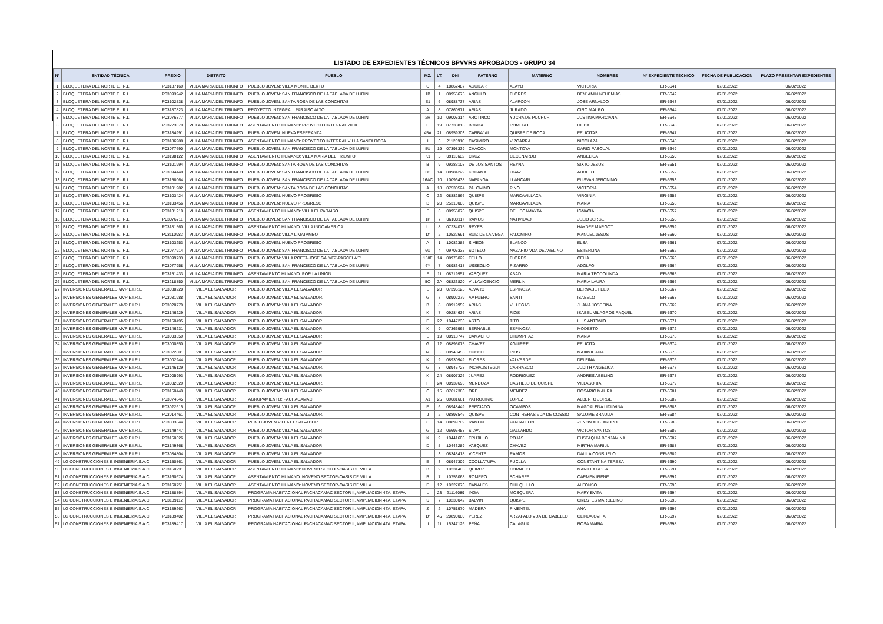LISTADO DE EXPEDIENTES TÉCNICOS BPVVRS APROBADOS - GRUPO 34
| N° | ENTIDAD TÉCNICA | PREDIO | DISTRITO | PUEBLO | MZ. | LT. | DNI | PATERNO | MATERNO | NOMBRES | N° EXPEDIENTE TÉCNICO | FECHA DE PUBLICACION | PLAZO PRESENTAR EXPEDIENTES |
| --- | --- | --- | --- | --- | --- | --- | --- | --- | --- | --- | --- | --- | --- |
| 1 | BLOQUETERA DEL NORTE E.I.R.L. | P03137169 | VILLA MARIA DEL TRIUNFO | PUEBLO JOVEN: VILLA MONTE BEKTU | C | 4 | 18862487 | AGUILAR | ALAYO | VICTORIA | ER-5641 | 07/01/2022 | 06/02/2022 |
| 2 | BLOQUETERA DEL NORTE E.I.R.L. | P03093942 | VILLA MARIA DEL TRIUNFO | PUEBLO JOVEN: SAN FRANCISCO DE LA TABLADA DE LURIN | 1B | 1 | 08955675 | ANGULO | FLORES | BENJAMIN NEHEMIAS | ER-5642 | 07/01/2022 | 06/02/2022 |
| 3 | BLOQUETERA DEL NORTE E.I.R.L. | P03102538 | VILLA MARIA DEL TRIUNFO | PUEBLO JOVEN: SANTA ROSA DE LAS CONCHITAS | E1 | 6 | 08988737 | ARIAS | ALARCON | JOSE ARNALDO | ER-5643 | 07/01/2022 | 06/02/2022 |
| 4 | BLOQUETERA DEL NORTE E.I.R.L. | P03187823 | VILLA MARIA DEL TRIUNFO | PROYECTO INTEGRAL: PARAISO ALTO | A | 8 | 07860971 | ARIAS | JURADO | CIRO MAURO | ER-5644 | 07/01/2022 | 06/02/2022 |
| 5 | BLOQUETERA DEL NORTE E.I.R.L. | P03076877 | VILLA MARIA DEL TRIUNFO | PUEBLO JOVEN: SAN FRANCISCO DE LA TABLADA DE LURIN | 2R | 10 | 09005314 | AROTINCO | YUCRA DE PUCHURI | JUSTINA MARCIANA | ER-5645 | 07/01/2022 | 06/02/2022 |
| 6 | BLOQUETERA DEL NORTE E.I.R.L. | P03223079 | VILLA MARIA DEL TRIUNFO | ASENTAMIENTO HUMANO: PROYECTO INTEGRAL 2000 | E | 19 | 07738813 | BORDA | ROMERO | HILDA | ER-5646 | 07/01/2022 | 06/02/2022 |
| 7 | BLOQUETERA DEL NORTE E.I.R.L. | P03184991 | VILLA MARIA DEL TRIUNFO | PUEBLO JOVEN: NUEVA ESPERANZA | 45A | 21 | 08959303 | CARBAJAL | QUISPE DE ROCA | FELICITAS | ER-5647 | 07/01/2022 | 06/02/2022 |
| 8 | BLOQUETERA DEL NORTE E.I.R.L. | P03186988 | VILLA MARIA DEL TRIUNFO | ASENTAMIENTO HUMANO: PROYECTO INTEGRAL VILLA SANTA ROSA | I | 3 | 21126910 | CASIMIRO | VIZCARRA | NICOLAZA | ER-5648 | 07/01/2022 | 06/02/2022 |
| 9 | BLOQUETERA DEL NORTE E.I.R.L. | P03077690 | VILLA MARIA DEL TRIUNFO | PUEBLO JOVEN: SAN FRANCISCO DE LA TABLADA DE LURIN | 5U | 19 | 07398339 | CHACON | MONTOYA | DARIO PASCUAL | ER-5649 | 07/01/2022 | 06/02/2022 |
| 10 | BLOQUETERA DEL NORTE E.I.R.L. | P03198122 | VILLA MARIA DEL TRIUNFO | ASENTAMIENTO HUMANO: VILLA MARIA DEL TRIUNFO | K1 | 5 | 09110682 | CRUZ | CECENARDO | ANGELICA | ER-5650 | 07/01/2022 | 06/02/2022 |
| 11 | BLOQUETERA DEL NORTE E.I.R.L. | P03101994 | VILLA MARIA DEL TRIUNFO | PUEBLO JOVEN: SANTA ROSA DE LAS CONCHITAS | B | 9 | 09283103 | DE LOS SANTOS | REYNA | SIXTO JESUS | ER-5651 | 07/01/2022 | 06/02/2022 |
| 12 | BLOQUETERA DEL NORTE E.I.R.L. | P03094448 | VILLA MARIA DEL TRIUNFO | PUEBLO JOVEN: SAN FRANCISCO DE LA TABLADA DE LURIN | 3C | 14 | 08984229 | KOHAMA | UGAZ | ADOLFO | ER-5652 | 07/01/2022 | 06/02/2022 |
| 13 | BLOQUETERA DEL NORTE E.I.R.L. | P03158064 | VILLA MARIA DEL TRIUNFO | PUEBLO JOVEN: SAN FRANCISCO DE LA TABLADA DE LURIN | 16AC | 10 | 10096438 | NAPANGA | LLANCARI | ELISVAN JERONIMO | ER-5653 | 07/01/2022 | 06/02/2022 |
| 14 | BLOQUETERA DEL NORTE E.I.R.L. | P03101982 | VILLA MARIA DEL TRIUNFO | PUEBLO JOVEN: SANTA ROSA DE LAS CONCHITAS | A | 18 | 07530524 | PALOMINO | PINO | VICTORIA | ER-5654 | 07/01/2022 | 06/02/2022 |
| 15 | BLOQUETERA DEL NORTE E.I.R.L. | P03103424 | VILLA MARIA DEL TRIUNFO | PUEBLO JOVEN: NUEVO PROGRESO | C | 32 | 08882566 | QUISPE | MARCAVILLACA | VIRGINIA | ER-5655 | 07/01/2022 | 06/02/2022 |
| 16 | BLOQUETERA DEL NORTE E.I.R.L. | P03103456 | VILLA MARIA DEL TRIUNFO | PUEBLO JOVEN: NUEVO PROGRESO | D | 20 | 25310006 | QUISPE | MARCAVILLACA | MARIA | ER-5656 | 07/01/2022 | 06/02/2022 |
| 17 | BLOQUETERA DEL NORTE E.I.R.L. | P03131210 | VILLA MARIA DEL TRIUNFO | ASENTAMIENTO HUMANO: VILLA EL PARAISO | F | 6 | 08955076 | QUISPE | DE USCAMAYTA | IGNACIA | ER-5657 | 07/01/2022 | 06/02/2022 |
| 18 | BLOQUETERA DEL NORTE E.I.R.L. | P03076711 | VILLA MARIA DEL TRIUNFO | PUEBLO JOVEN: SAN FRANCISCO DE LA TABLADA DE LURIN | 1P | 7 | 06108117 | RAMOS | NATIVIDAD | JULIO JORGE | ER-5658 | 07/01/2022 | 06/02/2022 |
| 19 | BLOQUETERA DEL NORTE E.I.R.L. | P03181560 | VILLA MARIA DEL TRIUNFO | ASENTAMIENTO HUMANO: VILLA INDOAMERICA | U | 8 | 07234075 | REYES | | HAYDEE MARGOT | ER-5659 | 07/01/2022 | 06/02/2022 |
| 20 | BLOQUETERA DEL NORTE E.I.R.L. | P03110982 | VILLA MARIA DEL TRIUNFO | PUEBLO JOVEN: VILLA LIMATAMBO | D' | 2 | 10522691 | RUIZ DE LA VEGA | PALOMINO | MANUEL JESUS | ER-5660 | 07/01/2022 | 06/02/2022 |
| 21 | BLOQUETERA DEL NORTE E.I.R.L. | P03103253 | VILLA MARIA DEL TRIUNFO | PUEBLO JOVEN: NUEVO PROGRESO | A | 1 | 10082385 | SIMEON | BLANCO | ELSA | ER-5661 | 07/01/2022 | 06/02/2022 |
| 22 | BLOQUETERA DEL NORTE E.I.R.L. | P03077914 | VILLA MARIA DEL TRIUNFO | PUEBLO JOVEN: SAN FRANCISCO DE LA TABLADA DE LURIN | 6U | 4 | 09705335 | SOTELO | NAZARIO VDA DE AVELINO | ESTERLINA | ER-5662 | 07/01/2022 | 06/02/2022 |
| 23 | BLOQUETERA DEL NORTE E.I.R.L. | P03099733 | VILLA MARIA DEL TRIUNFO | PUEBLO JOVEN: VILLA POETA JOSE GALVEZ-PARCELA'B' | 158F | 14 | 08976029 | TELLO | FLORES | CELIA | ER-5663 | 07/01/2022 | 06/02/2022 |
| 24 | BLOQUETERA DEL NORTE E.I.R.L. | P03077958 | VILLA MARIA DEL TRIUNFO | PUEBLO JOVEN: SAN FRANCISCO DE LA TABLADA DE LURIN | 6Y | 7 | 08983418 | USSEGLIO | PIZARRO | ADOLFO | ER-5664 | 07/01/2022 | 06/02/2022 |
| 25 | BLOQUETERA DEL NORTE E.I.R.L. | P03151433 | VILLA MARIA DEL TRIUNFO | ASENTAMIENTO HUMANO: POR LA UNION | F | 11 | 08719957 | VASQUEZ | ABAD | MARIA TEODOLINDA | ER-5665 | 07/01/2022 | 06/02/2022 |
| 26 | BLOQUETERA DEL NORTE E.I.R.L. | P03218850 | VILLA MARIA DEL TRIUNFO | PUEBLO JOVEN: SAN FRANCISCO DE LA TABLADA DE LURIN | 5O | 2A | 08823820 | VILLAVICENCIO | MERLIN | MARIA LAURA | ER-5666 | 07/01/2022 | 06/02/2022 |
| 27 | INVERSIONES GENERALES MVP E.I.R.L. | P03030220 | VILLA EL SALVADOR | PUEBLO JOVEN: VILLA EL SALVADOR | L | 20 | 07395125 | ALVARO | ESPINOZA | BERNABE FELIX | ER-5667 | 07/01/2022 | 06/02/2022 |
| 28 | INVERSIONES GENERALES MVP E.I.R.L. | P03081988 | VILLA EL SALVADOR | PUEBLO JOVEN: VILLA EL SALVADOR. | G | 7 | 08902279 | AMPUERO | SANTI | ISABELO | ER-5668 | 07/01/2022 | 06/02/2022 |
| 29 | INVERSIONES GENERALES MVP E.I.R.L. | P03020779 | VILLA EL SALVADOR | PUEBLO JOVEN: VILLA EL SALVADOR | B | 8 | 08919959 | ARIAS | VILLEGAS | JUANA JOSEFINA | ER-5669 | 07/01/2022 | 06/02/2022 |
| 30 | INVERSIONES GENERALES MVP E.I.R.L. | P03146229 | VILLA EL SALVADOR | PUEBLO JOVEN: VILLA EL SALVADOR | K | 7 | 09284636 | ARIAS | RIOS | ISABEL MILAGROS RAQUEL | ER-5670 | 07/01/2022 | 06/02/2022 |
| 31 | INVERSIONES GENERALES MVP E.I.R.L. | P03150495 | VILLA EL SALVADOR | PUEBLO JOVEN: VILLA EL SALVADOR | E | 22 | 10447233 | ASTO | TITO | LUIS ANTONIO | ER-5671 | 07/01/2022 | 06/02/2022 |
| 32 | INVERSIONES GENERALES MVP E.I.R.L. | P03146231 | VILLA EL SALVADOR | PUEBLO JOVEN: VILLA EL SALVADOR | K | 9 | 07366965 | BERNABLE | ESPINOZA | MODESTO | ER-5672 | 07/01/2022 | 06/02/2022 |
| 33 | INVERSIONES GENERALES MVP E.I.R.L. | P03003559 | VILLA EL SALVADOR | PUEBLO JOVEN: VILLA EL SALVADOR | L | 19 | 08913747 | CAMACHO | CHUMPITAZ | MARIA | ER-5673 | 07/01/2022 | 06/02/2022 |
| 34 | INVERSIONES GENERALES MVP E.I.R.L. | P03000850 | VILLA EL SALVADOR | PUEBLO JOVEN: VILLA EL SALVADOR. | G | 12 | 08895075 | CHAVEZ | AGUIRRE | FELICITA | ER-5674 | 07/01/2022 | 06/02/2022 |
| 35 | INVERSIONES GENERALES MVP E.I.R.L. | P03022801 | VILLA EL SALVADOR | PUEBLO JOVEN: VILLA EL SALVADOR | M | 5 | 08940455 | CUCCHE | RIOS | MAXIMILIANA | ER-5675 | 07/01/2022 | 06/02/2022 |
| 36 | INVERSIONES GENERALES MVP E.I.R.L. | P03002944 | VILLA EL SALVADOR | PUEBLO JOVEN: VILLA EL SALVADOR | K | 9 | 08930949 | FLORES | VALVERDE | DELFINA | ER-5676 | 07/01/2022 | 06/02/2022 |
| 37 | INVERSIONES GENERALES MVP E.I.R.L. | P03146129 | VILLA EL SALVADOR | PUEBLO JOVEN: VILLA EL SALVADOR. | G | 3 | 08945723 | INCHAUSTEGUI | CARRASCO | JUDITH ANGELICA | ER-5677 | 07/01/2022 | 06/02/2022 |
| 38 | INVERSIONES GENERALES MVP E.I.R.L. | P03005993 | VILLA EL SALVADOR | PUEBLO JOVEN: VILLA EL SALVADOR | K | 24 | 08907326 | JUAREZ | RODRIGUEZ | ANDRES ABELINO | ER-5678 | 07/01/2022 | 06/02/2022 |
| 39 | INVERSIONES GENERALES MVP E.I.R.L. | P03082029 | VILLA EL SALVADOR | PUEBLO JOVEN: VILLA EL SALVADOR. | H | 24 | 08939696 | MENDOZA | CASTILLO DE QUISPE | VILLASORIA | ER-5679 | 07/01/2022 | 06/02/2022 |
| 40 | INVERSIONES GENERALES MVP E.I.R.L. | P03150440 | VILLA EL SALVADOR | PUEBLO JOVEN: VILLA EL SALVADOR | C | 15 | 07617383 | ORE | MENDEZ | ROSARIO MAURA | ER-5681 | 07/01/2022 | 06/02/2022 |
| 41 | INVERSIONES GENERALES MVP E.I.R.L. | P03074345 | VILLA EL SALVADOR | AGRUPAMIENTO: PACHACAMAC | A1 | 25 | 09681661 | PATROCINIO | LOPEZ | ALBERTO JORGE | ER-5682 | 07/01/2022 | 06/02/2022 |
| 42 | INVERSIONES GENERALES MVP E.I.R.L. | P03022615 | VILLA EL SALVADOR | PUEBLO JOVEN: VILLA EL SALVADOR | E | 6 | 08948449 | PRECIADO | OCAMPOS | MAGDALENA LIDUVINA | ER-5683 | 07/01/2022 | 06/02/2022 |
| 43 | INVERSIONES GENERALES MVP E.I.R.L. | P03014461 | VILLA EL SALVADOR | PUEBLO JOVEN: VILLA EL SALVADOR. | J | 2 | 08898546 | QUISPE | CONTRERAS VDA DE COSSIO | SALOME BRAULIA | ER-5684 | 07/01/2022 | 06/02/2022 |
| 44 | INVERSIONES GENERALES MVP E.I.R.L. | P03083844 | VILLA EL SALVADOR | PEBLO JOVEN VILLA EL SALVADOR | C | 14 | 08899709 | RAMON | PANTALEON | ZENON ALEJANDRO | ER-5685 | 07/01/2022 | 06/02/2022 |
| 45 | INVERSIONES GENERALES MVP E.I.R.L. | P03149447 | VILLA EL SALVADOR | PUEBLO JOVEN: VILLA EL SALVADOR | G | 12 | 06695458 | SILVA | GALLARDO | VICTOR SANTOS | ER-5686 | 07/01/2022 | 06/02/2022 |
| 46 | INVERSIONES GENERALES MVP E.I.R.L. | P03150626 | VILLA EL SALVADOR | PUEBLO JOVEN: VILLA EL SALVADOR | K | 9 | 10441606 | TRUJILLO | ROJAS | EUSTAQUIA BENJAMINA | ER-5687 | 07/01/2022 | 06/02/2022 |
| 47 | INVERSIONES GENERALES MVP E.I.R.L. | P03149368 | VILLA EL SALVADOR | PUEBLO JOVEN: VILLA EL SALVADOR | D | 5 | 10443289 | VASQUEZ | CHAVEZ | MIRTHA MARILU | ER-5688 | 07/01/2022 | 06/02/2022 |
| 48 | INVERSIONES GENERALES MVP E.I.R.L. | P03084804 | VILLA EL SALVADOR | PUEBLO JOVEN: VILLA EL SALVADOR | L | 3 | 08348418 | VICENTE | RAMOS | DALILA CONSUELO | ER-5689 | 07/01/2022 | 06/02/2022 |
| 49 | LG CONSTRUCCIONES E INGENIERIA S.A.C. | P03150861 | VILLA EL SALVADOR | PUEBLO JOVEN: VILLA EL SALVADOR | E | 3 | 08947309 | CCOLLATUPA | PUCLLA | CONSTANTINA TERESA | ER-5690 | 07/01/2022 | 06/02/2022 |
| 50 | LG CONSTRUCCIONES E INGENIERIA S.A.C. | P03160291 | VILLA EL SALVADOR | ASENTAMIENTO HUMANO: NOVENO SECTOR-OASIS DE VILLA | B | 9 | 10231405 | QUIROZ | CORNEJO | MARIELA ROSA | ER-5691 | 07/01/2022 | 06/02/2022 |
| 51 | LG CONSTRUCCIONES E INGENIERIA S.A.C. | P03160674 | VILLA EL SALVADOR | ASENTAMIENTO HUMANO: NOVENO SECTOR-OASIS DE VILLA | B | 7 | 10753068 | ROMERO | SCHARFF | CARMEN IRENE | ER-5692 | 07/01/2022 | 06/02/2022 |
| 52 | LG CONSTRUCCIONES E INGENIERIA S.A.C. | P03160751 | VILLA EL SALVADOR | ASENTAMIENTO HUMANO: NOVENO SECTOR-OASIS DE VILLA | E | 12 | 10227073 | CANALES | CHILQUILLO | ALFONSO | ER-5693 | 07/01/2022 | 06/02/2022 |
| 53 | LG CONSTRUCCIONES E INGENIERIA S.A.C. | P03188894 | VILLA EL SALVADOR | PROGRAMA HABITACIONAL PACHACAMAC SECTOR II, AMPLIACION 4TA. ETAPA | L | 23 | 21116089 | INGA | MOSQUERA | MARY EVITA | ER-5694 | 07/01/2022 | 06/02/2022 |
| 54 | LG CONSTRUCCIONES E INGENIERIA S.A.C. | P03189112 | VILLA EL SALVADOR | PROGRAMA HABITACIONAL PACHACAMAC SECTOR II, AMPLIACION 4TA. ETAPA | S | 7 | 10230042 | BALVIN | QUISPE | ORESTES MARCELINO | ER-5695 | 07/01/2022 | 06/02/2022 |
| 55 | LG CONSTRUCCIONES E INGENIERIA S.A.C. | P03189262 | VILLA EL SALVADOR | PROGRAMA HABITACIONAL PACHACAMAC SECTOR II, AMPLIACION 4TA. ETAPA | Z | 2 | 10751970 | MADERA | PIMENTEL | ANA | ER-5696 | 07/01/2022 | 06/02/2022 |
| 56 | LG CONSTRUCCIONES E INGENIERIA S.A.C. | P03189402 | VILLA EL SALVADOR | PROGRAMA HABITACIONAL PACHACAMAC SECTOR II, AMPLIACION 4TA. ETAPA | D' | 45 | 20890000 | PEREZ | ARZAPALO VDA DE CABELLO | OLINDA OVITA | ER-5697 | 07/01/2022 | 06/02/2022 |
| 57 | LG CONSTRUCCIONES E INGENIERIA S.A.C. | P03189417 | VILLA EL SALVADOR | PROGRAMA HABITACIONAL PACHACAMAC SECTOR II, AMPLIACION 4TA. ETAPA | LL | 11 | 15347126 | PEÑA | CALAGUA | ROSA MARIA | ER-5698 | 07/01/2022 | 06/02/2022 |